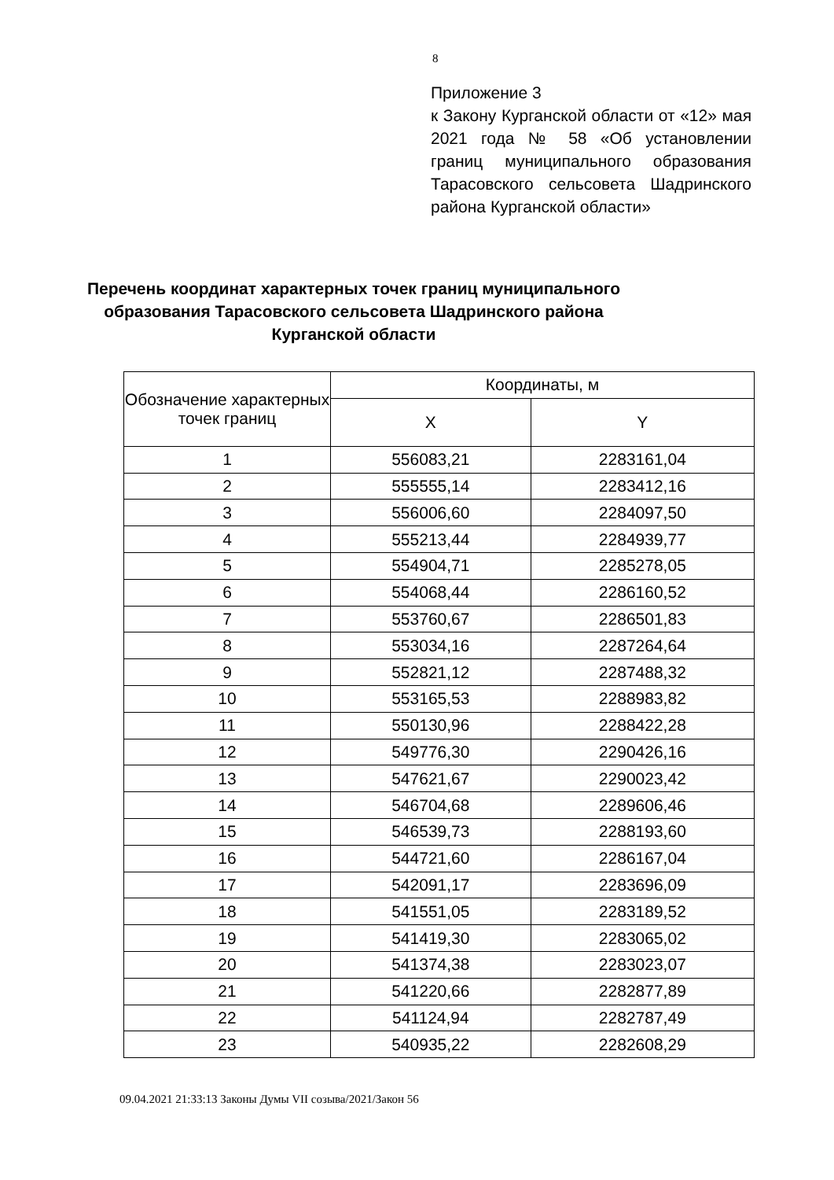8
Приложение 3
к Закону Курганской области от «12» мая 2021 года № 58 «Об установлении границ муниципального образования Тарасовского сельсовета Шадринского района Курганской области»
Перечень координат характерных точек границ муниципального образования Тарасовского сельсовета Шадринского района Курганской области
| Обозначение характерных точек границ | Координаты, м | |
| --- | --- | --- |
| | X | Y |
| 1 | 556083,21 | 2283161,04 |
| 2 | 555555,14 | 2283412,16 |
| 3 | 556006,60 | 2284097,50 |
| 4 | 555213,44 | 2284939,77 |
| 5 | 554904,71 | 2285278,05 |
| 6 | 554068,44 | 2286160,52 |
| 7 | 553760,67 | 2286501,83 |
| 8 | 553034,16 | 2287264,64 |
| 9 | 552821,12 | 2287488,32 |
| 10 | 553165,53 | 2288983,82 |
| 11 | 550130,96 | 2288422,28 |
| 12 | 549776,30 | 2290426,16 |
| 13 | 547621,67 | 2290023,42 |
| 14 | 546704,68 | 2289606,46 |
| 15 | 546539,73 | 2288193,60 |
| 16 | 544721,60 | 2286167,04 |
| 17 | 542091,17 | 2283696,09 |
| 18 | 541551,05 | 2283189,52 |
| 19 | 541419,30 | 2283065,02 |
| 20 | 541374,38 | 2283023,07 |
| 21 | 541220,66 | 2282877,89 |
| 22 | 541124,94 | 2282787,49 |
| 23 | 540935,22 | 2282608,29 |
09.04.2021 21:33:13 Законы Думы VII созыва/2021/Закон 56